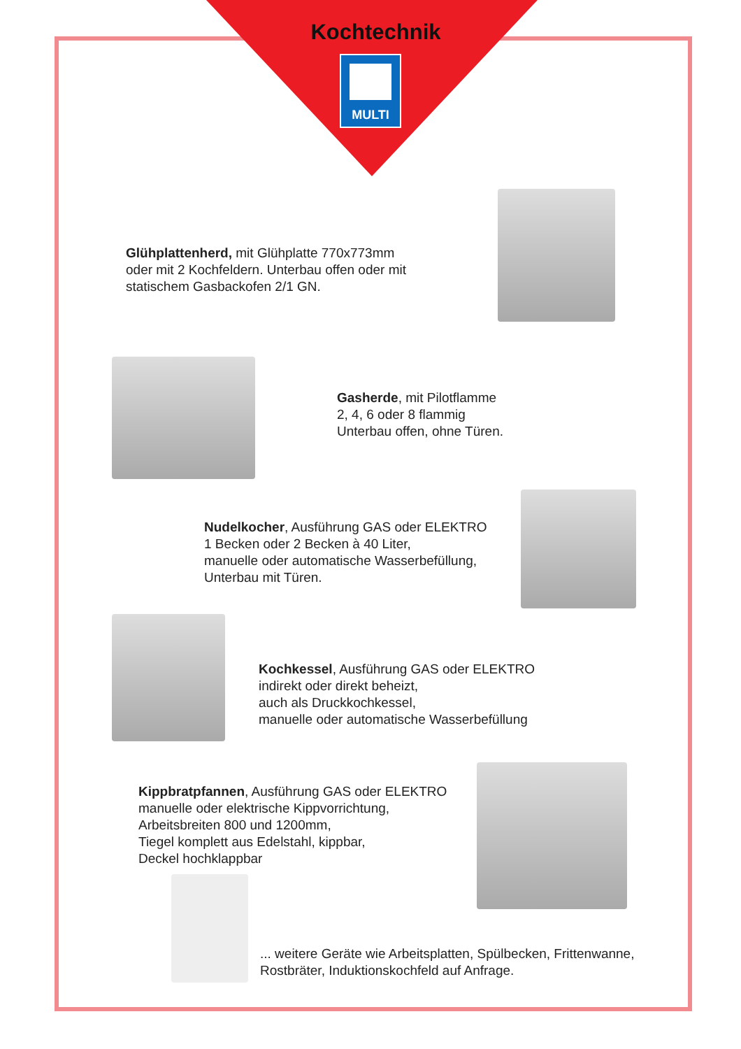Kochtechnik
MULTI
Glühplattenherd, mit Glühplatte 770x773mm
oder mit 2 Kochfeldern. Unterbau offen oder mit
statischem Gasbackofen 2/1 GN.
Gasherde, mit Pilotflamme
2, 4, 6 oder 8 flammig
Unterbau offen, ohne Türen.
Nudelkocher, Ausführung GAS oder ELEKTRO
1 Becken oder 2 Becken à 40 Liter,
manuelle oder automatische Wasserbefüllung,
Unterbau mit Türen.
Kochkessel, Ausführung GAS oder ELEKTRO
indirekt oder direkt beheizt,
auch als Druckkochkessel,
manuelle oder automatische Wasserbefüllung
Kippbratpfannen, Ausführung GAS oder ELEKTRO
manuelle oder elektrische Kippvorrichtung,
Arbeitsbreiten 800 und 1200mm,
Tiegel komplett aus Edelstahl, kippbar,
Deckel hochklappbar
... weitere Geräte wie Arbeitsplatten, Spülbecken, Frittenwanne,
Rostbräter, Induktionskochfeld auf Anfrage.